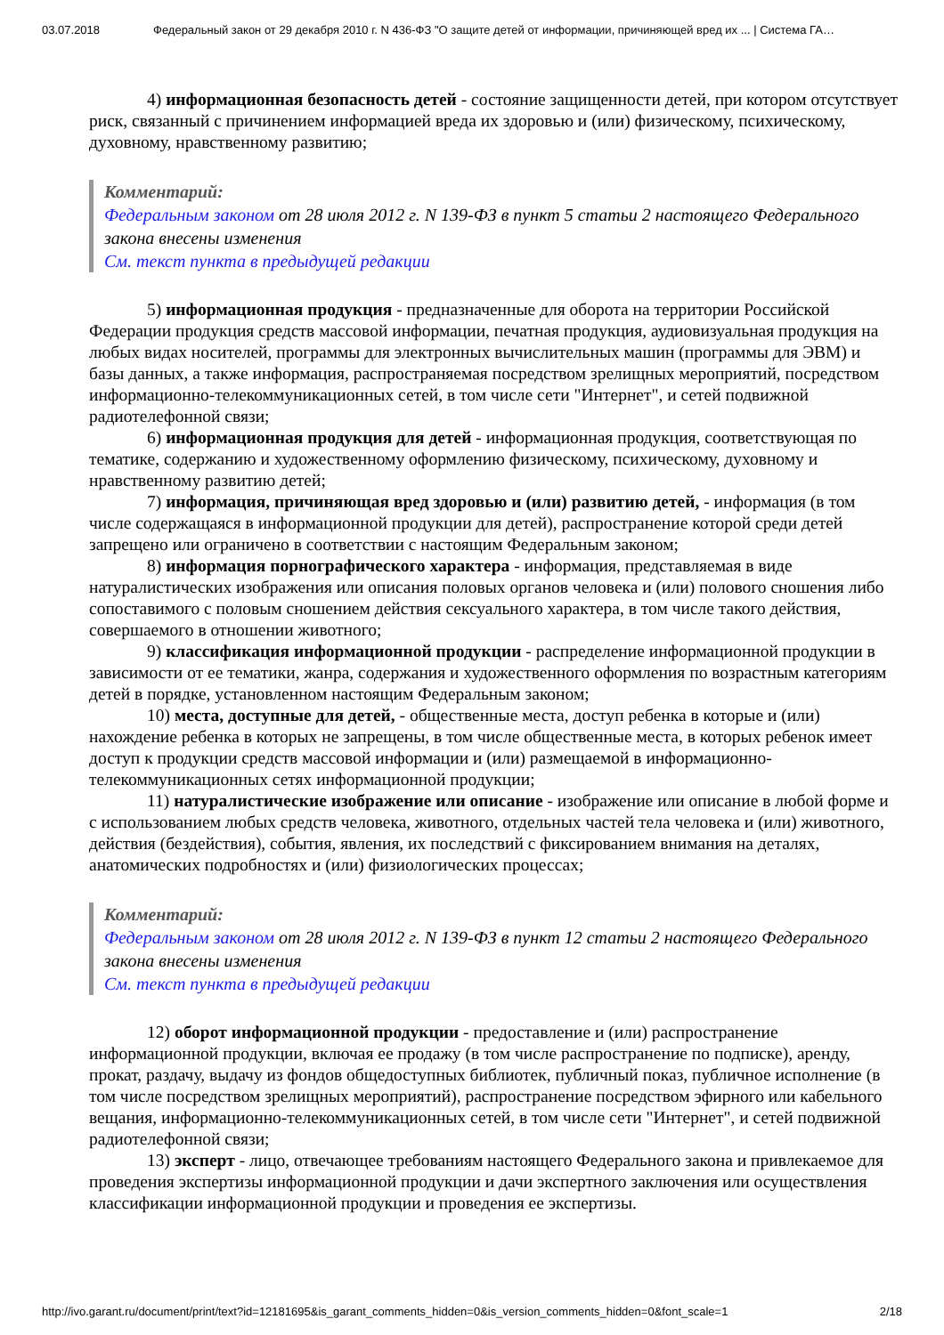03.07.2018 Федеральный закон от 29 декабря 2010 г. N 436-ФЗ "О защите детей от информации, причиняющей вред их ... | Система ГА…
4) информационная безопасность детей - состояние защищенности детей, при котором отсутствует риск, связанный с причинением информацией вреда их здоровью и (или) физическому, психическому, духовному, нравственному развитию;
Комментарий:
Федеральным законом от 28 июля 2012 г. N 139-ФЗ в пункт 5 статьи 2 настоящего Федерального закона внесены изменения
См. текст пункта в предыдущей редакции
5) информационная продукция - предназначенные для оборота на территории Российской Федерации продукция средств массовой информации, печатная продукция, аудиовизуальная продукция на любых видах носителей, программы для электронных вычислительных машин (программы для ЭВМ) и базы данных, а также информация, распространяемая посредством зрелищных мероприятий, посредством информационно-телекоммуникационных сетей, в том числе сети "Интернет", и сетей подвижной радиотелефонной связи;
6) информационная продукция для детей - информационная продукция, соответствующая по тематике, содержанию и художественному оформлению физическому, психическому, духовному и нравственному развитию детей;
7) информация, причиняющая вред здоровью и (или) развитию детей, - информация (в том числе содержащаяся в информационной продукции для детей), распространение которой среди детей запрещено или ограничено в соответствии с настоящим Федеральным законом;
8) информация порнографического характера - информация, представляемая в виде натуралистических изображения или описания половых органов человека и (или) полового сношения либо сопоставимого с половым сношением действия сексуального характера, в том числе такого действия, совершаемого в отношении животного;
9) классификация информационной продукции - распределение информационной продукции в зависимости от ее тематики, жанра, содержания и художественного оформления по возрастным категориям детей в порядке, установленном настоящим Федеральным законом;
10) места, доступные для детей, - общественные места, доступ ребенка в которые и (или) нахождение ребенка в которых не запрещены, в том числе общественные места, в которых ребенок имеет доступ к продукции средств массовой информации и (или) размещаемой в информационно-телекоммуникационных сетях информационной продукции;
11) натуралистические изображение или описание - изображение или описание в любой форме и с использованием любых средств человека, животного, отдельных частей тела человека и (или) животного, действия (бездействия), события, явления, их последствий с фиксированием внимания на деталях, анатомических подробностях и (или) физиологических процессах;
Комментарий:
Федеральным законом от 28 июля 2012 г. N 139-ФЗ в пункт 12 статьи 2 настоящего Федерального закона внесены изменения
См. текст пункта в предыдущей редакции
12) оборот информационной продукции - предоставление и (или) распространение информационной продукции, включая ее продажу (в том числе распространение по подписке), аренду, прокат, раздачу, выдачу из фондов общедоступных библиотек, публичный показ, публичное исполнение (в том числе посредством зрелищных мероприятий), распространение посредством эфирного или кабельного вещания, информационно-телекоммуникационных сетей, в том числе сети "Интернет", и сетей подвижной радиотелефонной связи;
13) эксперт - лицо, отвечающее требованиям настоящего Федерального закона и привлекаемое для проведения экспертизы информационной продукции и дачи экспертного заключения или осуществления классификации информационной продукции и проведения ее экспертизы.
http://ivo.garant.ru/document/print/text?id=12181695&is_garant_comments_hidden=0&is_version_comments_hidden=0&font_scale=1 2/18